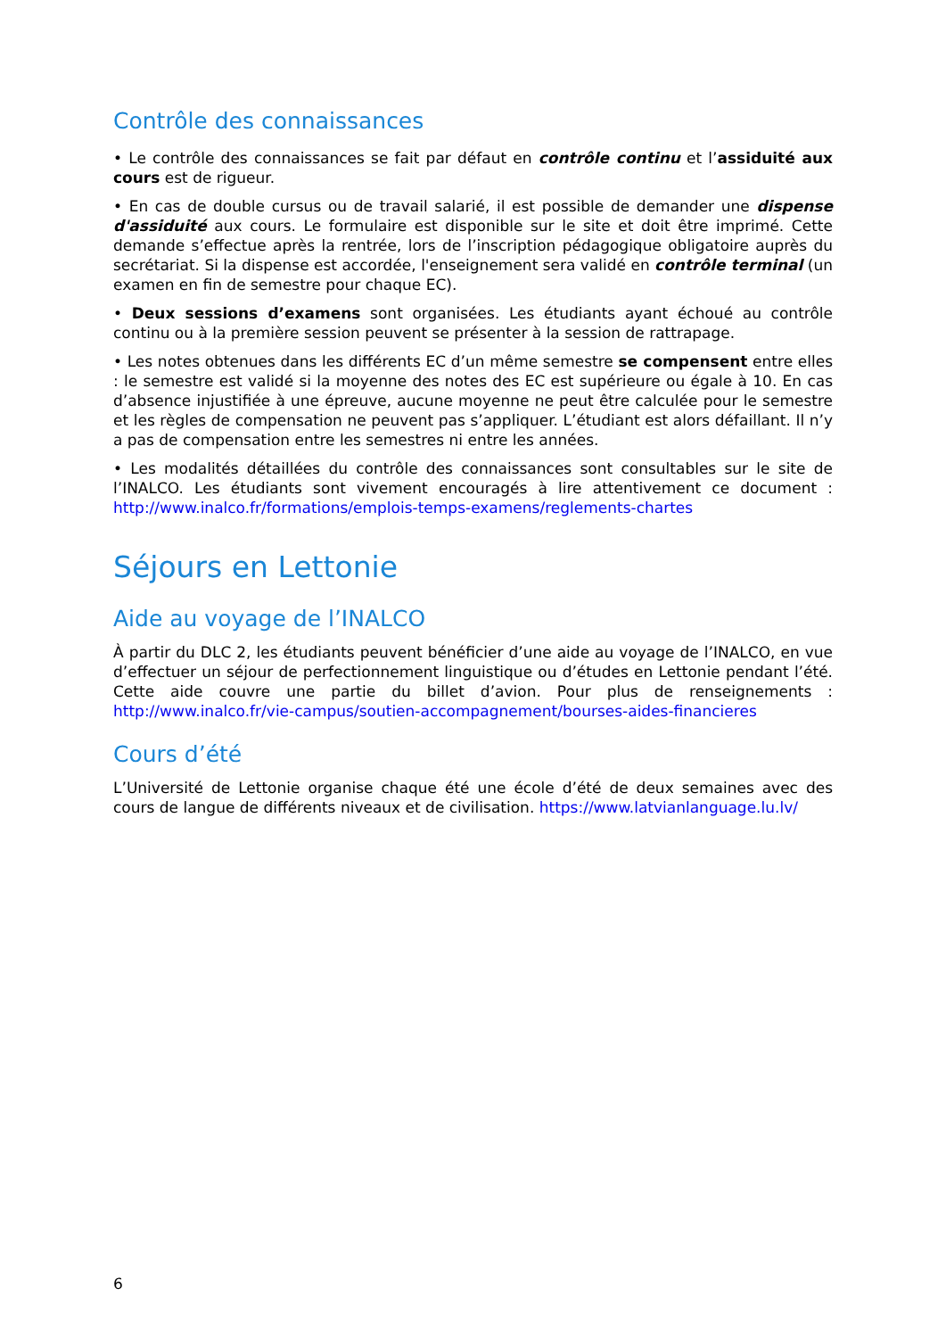Contrôle des connaissances
• Le contrôle des connaissances se fait par défaut en contrôle continu et l’assiduité aux cours est de rigueur.
• En cas de double cursus ou de travail salarié, il est possible de demander une dispense d'assiduité aux cours. Le formulaire est disponible sur le site et doit être imprimé. Cette demande s’effectue après la rentrée, lors de l’inscription pédagogique obligatoire auprès du secrétariat. Si la dispense est accordée, l'enseignement sera validé en contrôle terminal (un examen en fin de semestre pour chaque EC).
• Deux sessions d’examens sont organisées. Les étudiants ayant échoué au contrôle continu ou à la première session peuvent se présenter à la session de rattrapage.
• Les notes obtenues dans les différents EC d’un même semestre se compensent entre elles : le semestre est validé si la moyenne des notes des EC est supérieure ou égale à 10. En cas d’absence injustifiée à une épreuve, aucune moyenne ne peut être calculée pour le semestre et les règles de compensation ne peuvent pas s’appliquer. L’étudiant est alors défaillant. Il n’y a pas de compensation entre les semestres ni entre les années.
• Les modalités détaillées du contrôle des connaissances sont consultables sur le site de l’INALCO. Les étudiants sont vivement encouragés à lire attentivement ce document : http://www.inalco.fr/formations/emplois-temps-examens/reglements-chartes
Séjours en Lettonie
Aide au voyage de l’INALCO
À partir du DLC 2, les étudiants peuvent bénéficier d’une aide au voyage de l’INALCO, en vue d’effectuer un séjour de perfectionnement linguistique ou d’études en Lettonie pendant l’été. Cette aide couvre une partie du billet d’avion. Pour plus de renseignements : http://www.inalco.fr/vie-campus/soutien-accompagnement/bourses-aides-financieres
Cours d’été
L’Université de Lettonie organise chaque été une école d’été de deux semaines avec des cours de langue de différents niveaux et de civilisation. https://www.latvianlanguage.lu.lv/
6